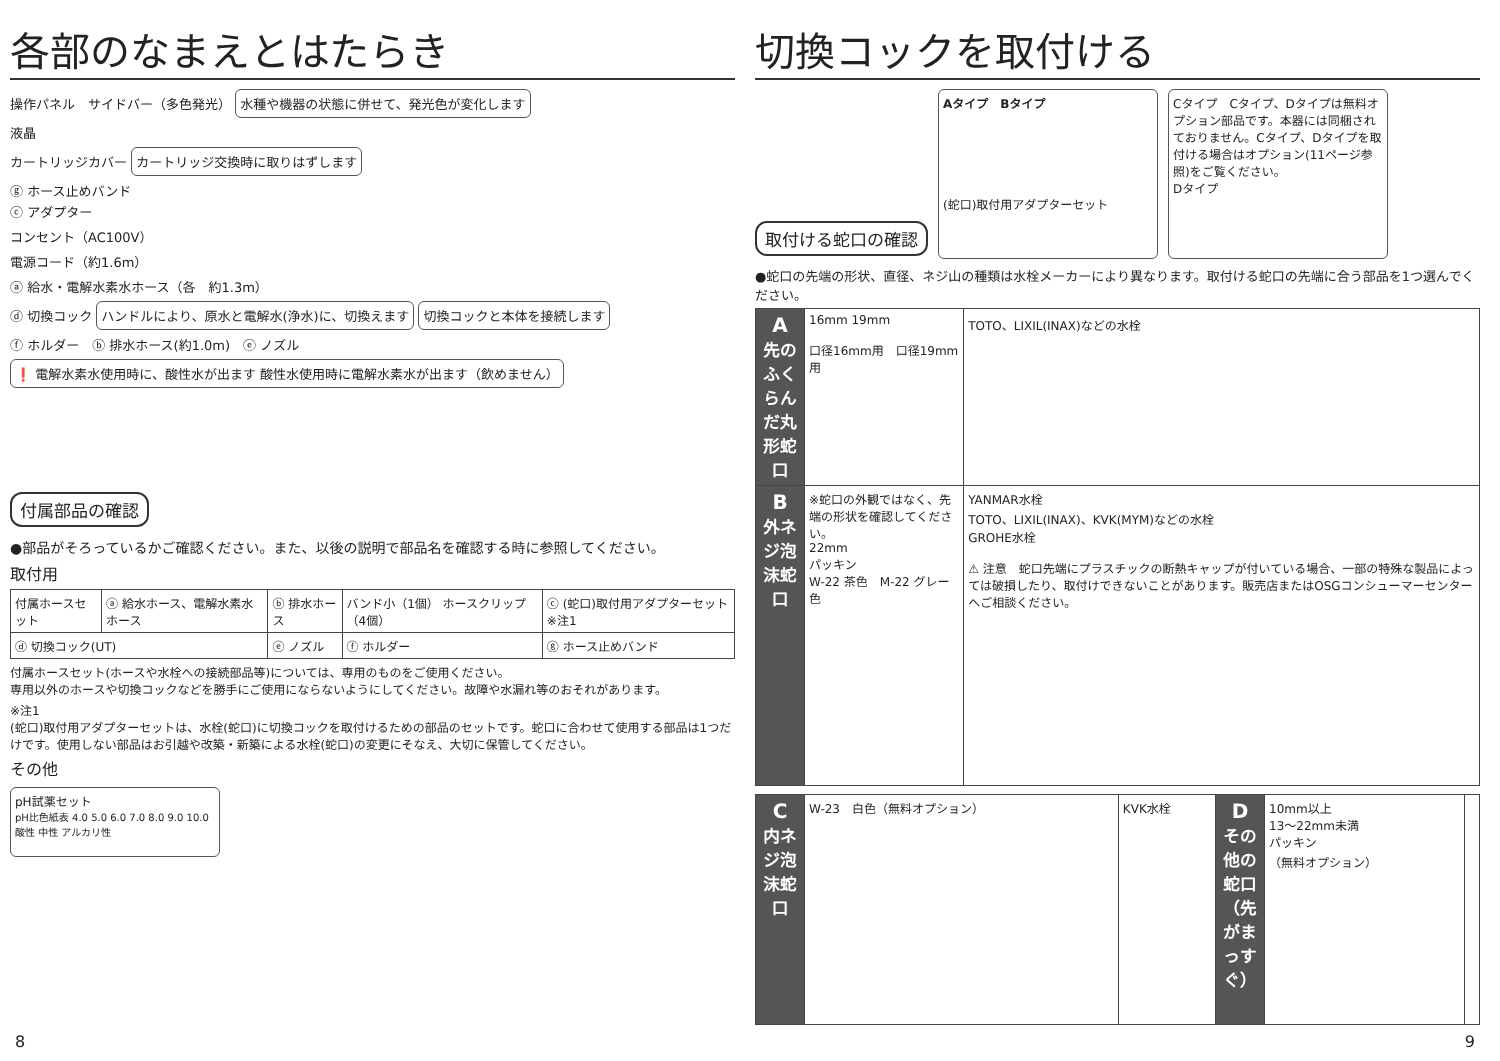各部のなまえとはたらき
操作パネル　サイドバー（多色発光） 水種や機器の状態に併せて、発光色が変化します
液晶
カートリッジカバー カートリッジ交換時に取りはずします
ⓖ ホース止めバンド
ⓒ アダプター
コンセント（AC100V）
電源コード（約1.6m）
ⓐ 給水・電解水素水ホース（各　約1.3m）
ⓓ 切換コック ハンドルにより、原水と電解水(浄水)に、切換えます 切換コックと本体を接続します
ⓕ ホルダー　ⓑ 排水ホース(約1.0m)　ⓔ ノズル
❗ 電解水素水使用時に、酸性水が出ます 酸性水使用時に電解水素水が出ます（飲めません）
付属部品の確認
●部品がそろっているかご確認ください。また、以後の説明で部品名を確認する時に参照してください。
取付用
| 付属ホースセット | ⓐ 給水ホース、電解水素水ホース | ⓑ 排水ホース | バンド小（1個） ホースクリップ（4個） | ⓒ (蛇口)取付用アダプターセット ※注1 |
| ⓓ 切換コック(UT) | | ⓔ ノズル | ⓕ ホルダー | ⓖ ホース止めバンド |
付属ホースセット(ホースや水栓への接続部品等)については、専用のものをご使用ください。
専用以外のホースや切換コックなどを勝手にご使用にならないようにしてください。故障や水漏れ等のおそれがあります。
※注1
(蛇口)取付用アダプターセットは、水栓(蛇口)に切換コックを取付けるための部品のセットです。蛇口に合わせて使用する部品は1つだけです。使用しない部品はお引越や改築・新築による水栓(蛇口)の変更にそなえ、大切に保管してください。
その他
pH試薬セット
pH比色紙表 4.0 5.0 6.0 7.0 8.0 9.0 10.0 酸性 中性 アルカリ性
8
切換コックを取付ける
取付ける蛇口の確認
Aタイプ　Bタイプ
(蛇口)取付用アダプターセット
Cタイプ　Cタイプ、Dタイプは無料オプション部品です。本器には同梱されておりません。Cタイプ、Dタイプを取付ける場合はオプション(11ページ参照)をご覧ください。
Dタイプ
●蛇口の先端の形状、直径、ネジ山の種類は水栓メーカーにより異なります。取付ける蛇口の先端に合う部品を1つ選んでください。
| A 先のふくらんだ丸形蛇口 | 16mm 19mm 口径16mm用 口径19mm用 | TOTO、LIXIL(INAX)などの水栓 |
| B 外ネジ泡沫蛇口 | ※蛇口の外観ではなく、先端の形状を確認してください。 22mm パッキン W-22 茶色 M-22 グレー色 | YANMAR水栓 TOTO、LIXIL(INAX)、KVK(MYM)などの水栓 GROHE水栓 ⚠ 注意 蛇口先端にプラスチックの断熱キャップが付いている場合、一部の特殊な製品によっては破損したり、取付けできないことがあります。販売店またはOSGコンシューマーセンターへご相談ください。 |
| C 内ネジ泡沫蛇口 | W-23 白色（無料オプション） | KVK水栓 | D その他の蛇口（先がまっすぐ） | 10mm以上 13〜22mm未満 パッキン （無料オプション） | |
9